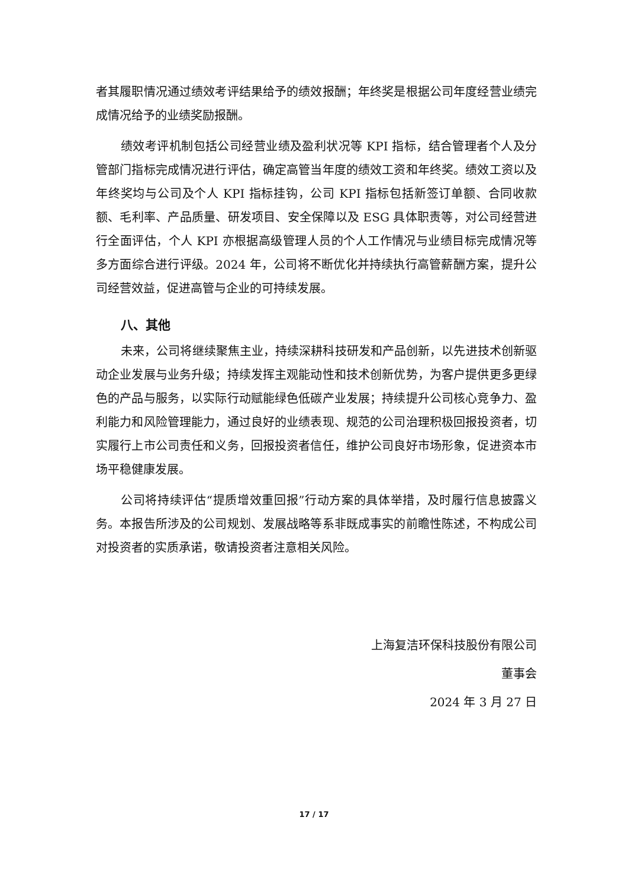者其履职情况通过绩效考评结果给予的绩效报酬；年终奖是根据公司年度经营业绩完成情况给予的业绩奖励报酬。
绩效考评机制包括公司经营业绩及盈利状况等 KPI 指标，结合管理者个人及分管部门指标完成情况进行评估，确定高管当年度的绩效工资和年终奖。绩效工资以及年终奖均与公司及个人 KPI 指标挂钩，公司 KPI 指标包括新签订单额、合同收款额、毛利率、产品质量、研发项目、安全保障以及 ESG 具体职责等，对公司经营进行全面评估，个人 KPI 亦根据高级管理人员的个人工作情况与业绩目标完成情况等多方面综合进行评级。2024 年，公司将不断优化并持续执行高管薪酬方案，提升公司经营效益，促进高管与企业的可持续发展。
八、其他
未来，公司将继续聚焦主业，持续深耕科技研发和产品创新，以先进技术创新驱动企业发展与业务升级；持续发挥主观能动性和技术创新优势，为客户提供更多更绿色的产品与服务，以实际行动赋能绿色低碳产业发展；持续提升公司核心竞争力、盈利能力和风险管理能力，通过良好的业绩表现、规范的公司治理积极回报投资者，切实履行上市公司责任和义务，回报投资者信任，维护公司良好市场形象，促进资本市场平稳健康发展。
公司将持续评估“提质增效重回报”行动方案的具体举措，及时履行信息披露义务。本报告所涉及的公司规划、发展战略等系非既成事实的前瞻性陈述，不构成公司对投资者的实质承诺，敬请投资者注意相关风险。
上海复洁环保科技股份有限公司
董事会
2024 年 3 月 27 日
17 / 17